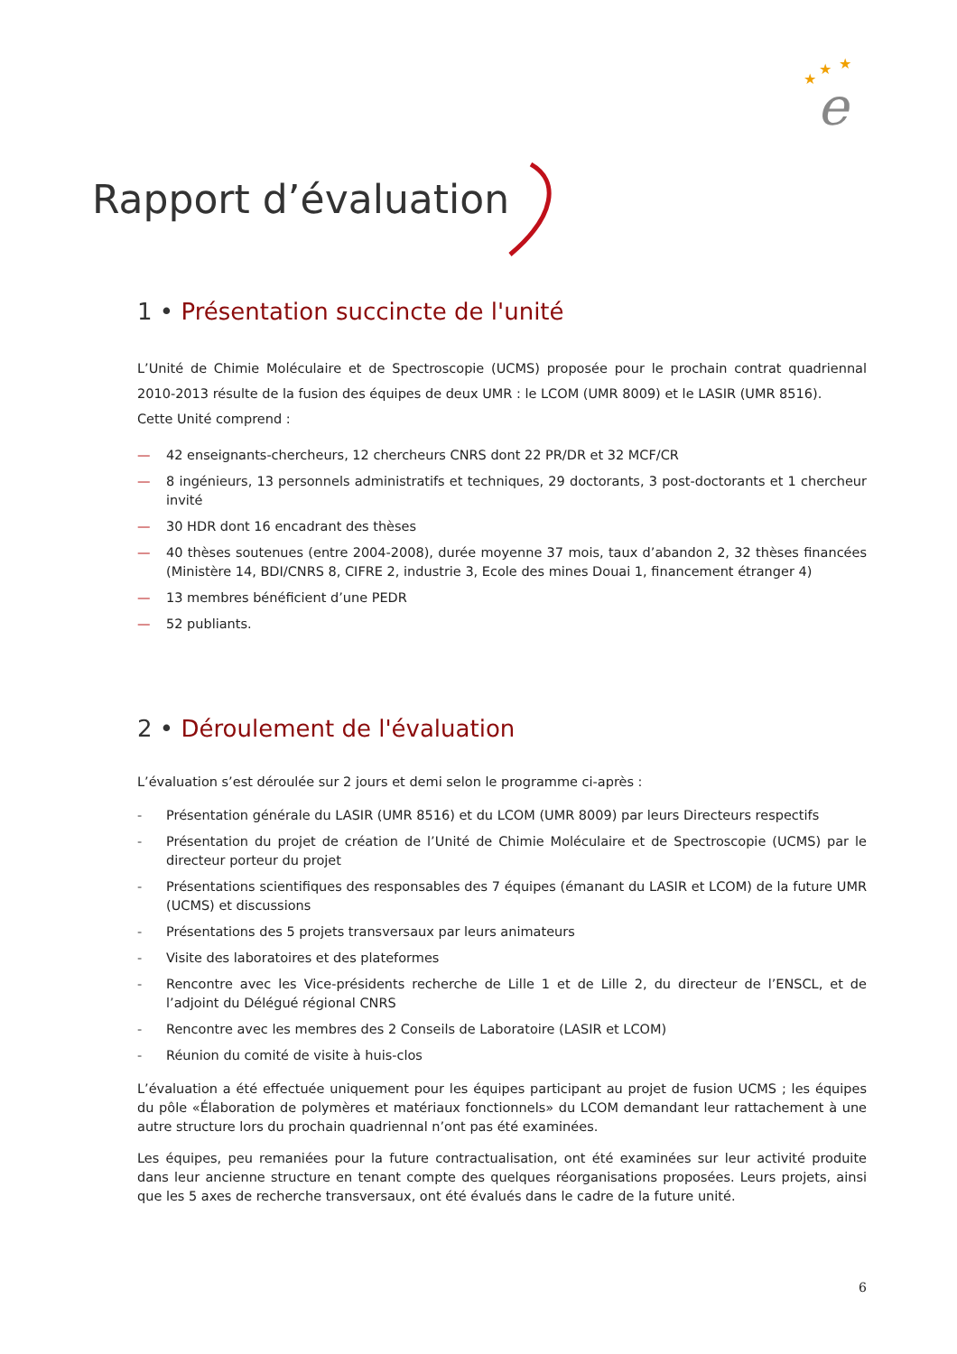★
★
★
e
Rapport d’évaluation
1 • Présentation succincte de l'unité
L’Unité de Chimie Moléculaire et de Spectroscopie (UCMS) proposée pour le prochain contrat quadriennal 2010-2013 résulte de la fusion des équipes de deux UMR : le LCOM (UMR 8009) et le LASIR (UMR 8516).
Cette Unité comprend :
— 42 enseignants-chercheurs, 12 chercheurs CNRS dont 22 PR/DR et 32 MCF/CR
— 8 ingénieurs, 13 personnels administratifs et techniques, 29 doctorants, 3 post-doctorants et 1 chercheur invité
— 30 HDR dont 16 encadrant des thèses
— 40 thèses soutenues (entre 2004-2008), durée moyenne 37 mois, taux d’abandon 2, 32 thèses financées (Ministère 14, BDI/CNRS 8, CIFRE 2, industrie 3, Ecole des mines Douai 1, financement étranger 4)
— 13 membres bénéficient d’une PEDR
— 52 publiants.
2 • Déroulement de l'évaluation
L’évaluation s’est déroulée sur 2 jours et demi selon le programme ci-après :
- Présentation générale du LASIR (UMR 8516) et du LCOM (UMR 8009) par leurs Directeurs respectifs
- Présentation du projet de création de l’Unité de Chimie Moléculaire et de Spectroscopie (UCMS) par le directeur porteur du projet
- Présentations scientifiques des responsables des 7 équipes (émanant du LASIR et LCOM) de la future UMR (UCMS) et discussions
- Présentations des 5 projets transversaux par leurs animateurs
- Visite des laboratoires et des plateformes
- Rencontre avec les Vice-présidents recherche de Lille 1 et de Lille 2, du directeur de l’ENSCL, et de l’adjoint du Délégué régional CNRS
- Rencontre avec les membres des 2 Conseils de Laboratoire (LASIR et LCOM)
- Réunion du comité de visite à huis-clos
L’évaluation a été effectuée uniquement pour les équipes participant au projet de fusion UCMS ; les équipes du pôle «Élaboration de polymères et matériaux fonctionnels» du LCOM demandant leur rattachement à une autre structure lors du prochain quadriennal n’ont pas été examinées.
Les équipes, peu remaniées pour la future contractualisation, ont été examinées sur leur activité produite dans leur ancienne structure en tenant compte des quelques réorganisations proposées. Leurs projets, ainsi que les 5 axes de recherche transversaux, ont été évalués dans le cadre de la future unité.
6